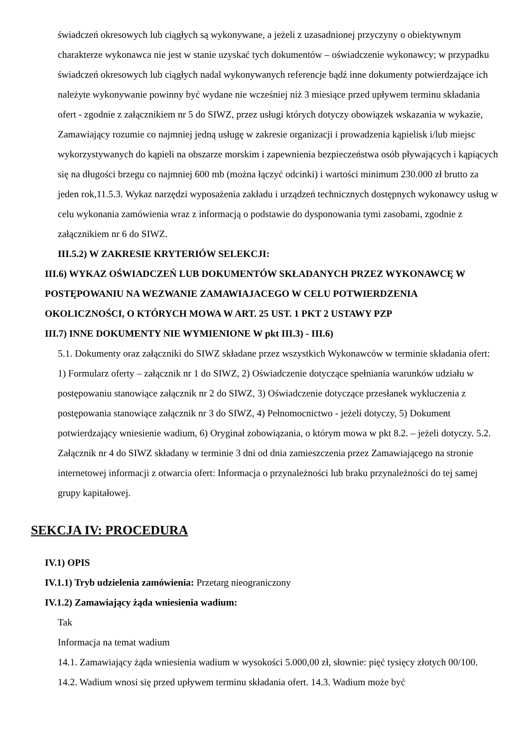świadczeń okresowych lub ciągłych są wykonywane, a jeżeli z uzasadnionej przyczyny o obiektywnym charakterze wykonawca nie jest w stanie uzyskać tych dokumentów – oświadczenie wykonawcy; w przypadku świadczeń okresowych lub ciągłych nadal wykonywanych referencje bądź inne dokumenty potwierdzające ich należyte wykonywanie powinny być wydane nie wcześniej niż 3 miesiące przed upływem terminu składania ofert - zgodnie z załącznikiem nr 5 do SIWZ, przez usługi których dotyczy obowiązek wskazania w wykazie, Zamawiający rozumie co najmniej jedną usługę w zakresie organizacji i prowadzenia kąpielisk i/lub miejsc wykorzystywanych do kąpieli na obszarze morskim i zapewnienia bezpieczeństwa osób pływających i kąpiących się na długości brzegu co najmniej 600 mb (można łączyć odcinki) i wartości minimum 230.000 zł brutto za jeden rok,11.5.3. Wykaz narzędzi wyposażenia zakładu i urządzeń technicznych dostępnych wykonawcy usług w celu wykonania zamówienia wraz z informacją o podstawie do dysponowania tymi zasobami, zgodnie z załącznikiem nr 6 do SIWZ.
III.5.2) W ZAKRESIE KRYTERIÓW SELEKCJI:
III.6) WYKAZ OŚWIADCZEŃ LUB DOKUMENTÓW SKŁADANYCH PRZEZ WYKONAWCĘ W POSTĘPOWANIU NA WEZWANIE ZAMAWIAJACEGO W CELU POTWIERDZENIA OKOLICZNOŚCI, O KTÓRYCH MOWA W ART. 25 UST. 1 PKT 2 USTAWY PZP
III.7) INNE DOKUMENTY NIE WYMIENIONE W pkt III.3) - III.6)
5.1. Dokumenty oraz załączniki do SIWZ składane przez wszystkich Wykonawców w terminie składania ofert: 1) Formularz oferty – załącznik nr 1 do SIWZ, 2) Oświadczenie dotyczące spełniania warunków udziału w postępowaniu stanowiące załącznik nr 2 do SIWZ, 3) Oświadczenie dotyczące przesłanek wykluczenia z postępowania stanowiące załącznik nr 3 do SIWZ, 4) Pełnomocnictwo - jeżeli dotyczy, 5) Dokument potwierdzający wniesienie wadium, 6) Oryginał zobowiązania, o którym mowa w pkt 8.2. – jeżeli dotyczy. 5.2. Załącznik nr 4 do SIWZ składany w terminie 3 dni od dnia zamieszczenia przez Zamawiającego na stronie internetowej informacji z otwarcia ofert: Informacja o przynależności lub braku przynależności do tej samej grupy kapitałowej.
SEKCJA IV: PROCEDURA
IV.1) OPIS
IV.1.1) Tryb udzielenia zamówienia: Przetarg nieograniczony
IV.1.2) Zamawiający żąda wniesienia wadium:
Tak
Informacja na temat wadium
14.1. Zamawiający żąda wniesienia wadium w wysokości 5.000,00 zł, słownie: pięć tysięcy złotych 00/100. 14.2. Wadium wnosi się przed upływem terminu składania ofert. 14.3. Wadium może być